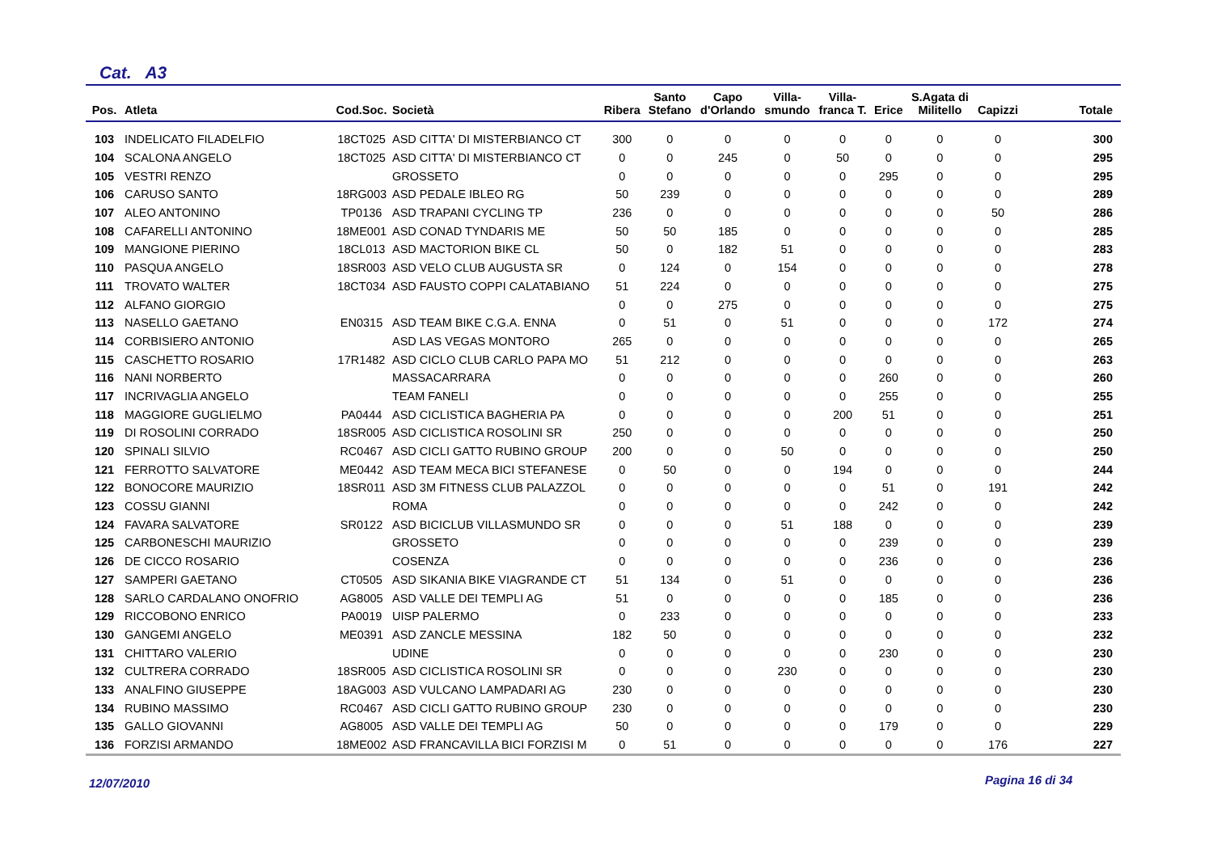Cat. A3
| Pos. | Atleta | Cod.Soc. | Società | Ribera | Santo Stefano | Capo d'Orlando | Villa- smundo | Villa- franca T. | Erice | S.Agata di Militello | Capizzi | Totale |
| --- | --- | --- | --- | --- | --- | --- | --- | --- | --- | --- | --- | --- |
| 103 | INDELICATO FILADELFIO | 18CT025 | ASD CITTA' DI MISTERBIANCO CT | 300 | 0 | 0 | 0 | 0 | 0 | 0 | 0 | 300 |
| 104 | SCALONA ANGELO | 18CT025 | ASD CITTA' DI MISTERBIANCO CT | 0 | 0 | 245 | 0 | 50 | 0 | 0 | 0 | 295 |
| 105 | VESTRI RENZO | | GROSSETO | 0 | 0 | 0 | 0 | 0 | 295 | 0 | 0 | 295 |
| 106 | CARUSO SANTO | 18RG003 | ASD PEDALE IBLEO RG | 50 | 239 | 0 | 0 | 0 | 0 | 0 | 0 | 289 |
| 107 | ALEO ANTONINO | TP0136 | ASD TRAPANI CYCLING TP | 236 | 0 | 0 | 0 | 0 | 0 | 0 | 50 | 286 |
| 108 | CAFARELLI ANTONINO | 18ME001 | ASD CONAD TYNDARIS ME | 50 | 50 | 185 | 0 | 0 | 0 | 0 | 0 | 285 |
| 109 | MANGIONE PIERINO | 18CL013 | ASD MACTORION BIKE CL | 50 | 0 | 182 | 51 | 0 | 0 | 0 | 0 | 283 |
| 110 | PASQUA ANGELO | 18SR003 | ASD VELO CLUB AUGUSTA SR | 0 | 124 | 0 | 154 | 0 | 0 | 0 | 0 | 278 |
| 111 | TROVATO WALTER | 18CT034 | ASD FAUSTO COPPI CALATABIANO | 51 | 224 | 0 | 0 | 0 | 0 | 0 | 0 | 275 |
| 112 | ALFANO GIORGIO | | | 0 | 0 | 275 | 0 | 0 | 0 | 0 | 0 | 275 |
| 113 | NASELLO GAETANO | EN0315 | ASD TEAM BIKE C.G.A. ENNA | 0 | 51 | 0 | 51 | 0 | 0 | 0 | 172 | 274 |
| 114 | CORBISIERO ANTONIO | | ASD LAS VEGAS MONTORO | 265 | 0 | 0 | 0 | 0 | 0 | 0 | 0 | 265 |
| 115 | CASCHETTO ROSARIO | 17R1482 | ASD CICLO CLUB CARLO PAPA MO | 51 | 212 | 0 | 0 | 0 | 0 | 0 | 0 | 263 |
| 116 | NANI NORBERTO | | MASSACARRARA | 0 | 0 | 0 | 0 | 0 | 260 | 0 | 0 | 260 |
| 117 | INCRIVAGLIA ANGELO | | TEAM FANELI | 0 | 0 | 0 | 0 | 0 | 255 | 0 | 0 | 255 |
| 118 | MAGGIORE GUGLIELMO | PA0444 | ASD CICLISTICA BAGHERIA PA | 0 | 0 | 0 | 0 | 200 | 51 | 0 | 0 | 251 |
| 119 | DI ROSOLINI CORRADO | 18SR005 | ASD CICLISTICA ROSOLINI SR | 250 | 0 | 0 | 0 | 0 | 0 | 0 | 0 | 250 |
| 120 | SPINALI SILVIO | RC0467 | ASD CICLI GATTO RUBINO GROUP | 200 | 0 | 0 | 50 | 0 | 0 | 0 | 0 | 250 |
| 121 | FERROTTO SALVATORE | ME0442 | ASD TEAM MECA BICI STEFANESE | 0 | 50 | 0 | 0 | 194 | 0 | 0 | 0 | 244 |
| 122 | BONOCORE MAURIZIO | 18SR011 | ASD 3M FITNESS CLUB PALAZZOL | 0 | 0 | 0 | 0 | 0 | 51 | 0 | 191 | 242 |
| 123 | COSSU GIANNI | | ROMA | 0 | 0 | 0 | 0 | 0 | 242 | 0 | 0 | 242 |
| 124 | FAVARA SALVATORE | SR0122 | ASD BICICLUB VILLASMUNDO SR | 0 | 0 | 0 | 51 | 188 | 0 | 0 | 0 | 239 |
| 125 | CARBONESCHI MAURIZIO | | GROSSETO | 0 | 0 | 0 | 0 | 0 | 239 | 0 | 0 | 239 |
| 126 | DE CICCO ROSARIO | | COSENZA | 0 | 0 | 0 | 0 | 0 | 236 | 0 | 0 | 236 |
| 127 | SAMPERI GAETANO | CT0505 | ASD SIKANIA BIKE VIAGRANDE CT | 51 | 134 | 0 | 51 | 0 | 0 | 0 | 0 | 236 |
| 128 | SARLO CARDALANO ONOFRIO | AG8005 | ASD VALLE DEI TEMPLI AG | 51 | 0 | 0 | 0 | 0 | 185 | 0 | 0 | 236 |
| 129 | RICCOBONO ENRICO | PA0019 | UISP PALERMO | 0 | 233 | 0 | 0 | 0 | 0 | 0 | 0 | 233 |
| 130 | GANGEMI ANGELO | ME0391 | ASD ZANCLE MESSINA | 182 | 50 | 0 | 0 | 0 | 0 | 0 | 0 | 232 |
| 131 | CHITTARO VALERIO | | UDINE | 0 | 0 | 0 | 0 | 0 | 230 | 0 | 0 | 230 |
| 132 | CULTRERA CORRADO | 18SR005 | ASD CICLISTICA ROSOLINI SR | 0 | 0 | 0 | 230 | 0 | 0 | 0 | 0 | 230 |
| 133 | ANALFINO GIUSEPPE | 18AG003 | ASD VULCANO LAMPADARI AG | 230 | 0 | 0 | 0 | 0 | 0 | 0 | 0 | 230 |
| 134 | RUBINO MASSIMO | RC0467 | ASD CICLI GATTO RUBINO GROUP | 230 | 0 | 0 | 0 | 0 | 0 | 0 | 0 | 230 |
| 135 | GALLO GIOVANNI | AG8005 | ASD VALLE DEI TEMPLI AG | 50 | 0 | 0 | 0 | 0 | 179 | 0 | 0 | 229 |
| 136 | FORZISI ARMANDO | 18ME002 | ASD FRANCAVILLA BICI FORZISI M | 0 | 51 | 0 | 0 | 0 | 0 | 0 | 176 | 227 |
12/07/2010 Pagina 16 di 34